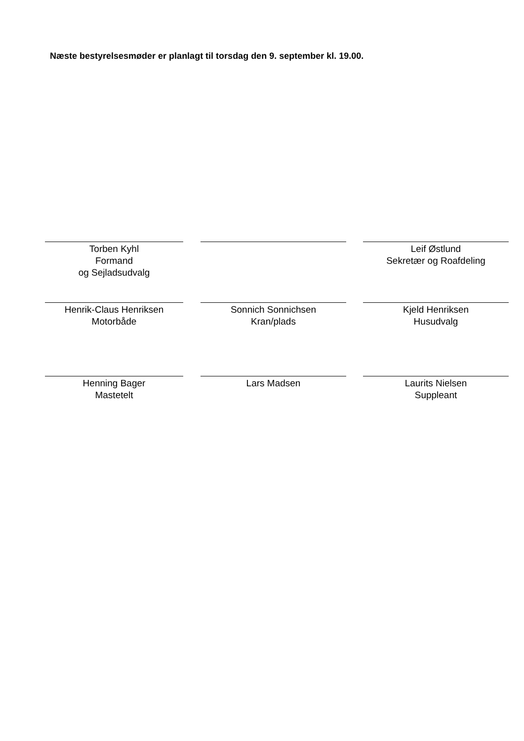Næste bestyrelsesmøder er planlagt til torsdag den 9. september kl. 19.00.
Torben Kyhl
Formand
og Sejladsudvalg
Leif Østlund
Sekretær og Roafdeling
Henrik-Claus Henriksen
Motorbåde
Sonnich Sonnichsen
Kran/plads
Kjeld Henriksen
Husudvalg
Henning Bager
Mastetelt
Lars Madsen Laurits Nielsen
Suppleant